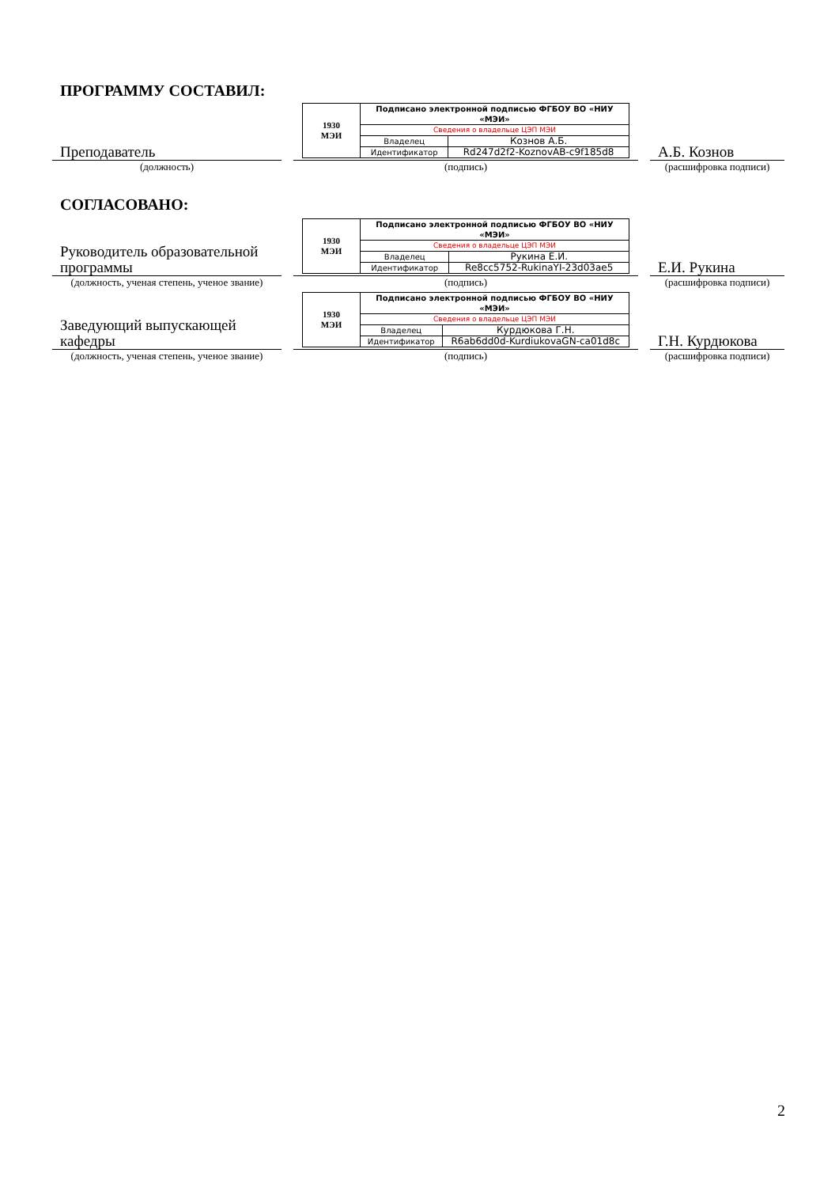ПРОГРАММУ СОСТАВИЛ:
Преподаватель
| 1930 МЭИ | Подписано электронной подписью ФГБОУ ВО «НИУ «МЭИ» | |
| | Сведения о владельце ЦЭП МЭИ | |
| | Владелец | Кознов А.Б. |
| | Идентификатор | Rd247d2f2-KoznovAB-c9f185d8 |
А.Б. Кознов
(должность)
(подпись)
(расшифровка подписи)
СОГЛАСОВАНО:
Руководитель образовательной программы
| 1930 МЭИ | Подписано электронной подписью ФГБОУ ВО «НИУ «МЭИ» | |
| | Сведения о владельце ЦЭП МЭИ | |
| | Владелец | Рукина Е.И. |
| | Идентификатор | Re8cc5752-RukinaYI-23d03ae5 |
Е.И. Рукина
(должность, ученая степень, ученое звание)
(подпись)
(расшифровка подписи)
Заведующий выпускающей кафедры
| 1930 МЭИ | Подписано электронной подписью ФГБОУ ВО «НИУ «МЭИ» | |
| | Сведения о владельце ЦЭП МЭИ | |
| | Владелец | Курдюкова Г.Н. |
| | Идентификатор | R6ab6dd0d-KurdiukovaGN-ca01d8c |
Г.Н. Курдюкова
(должность, ученая степень, ученое звание)
(подпись)
(расшифровка подписи)
2